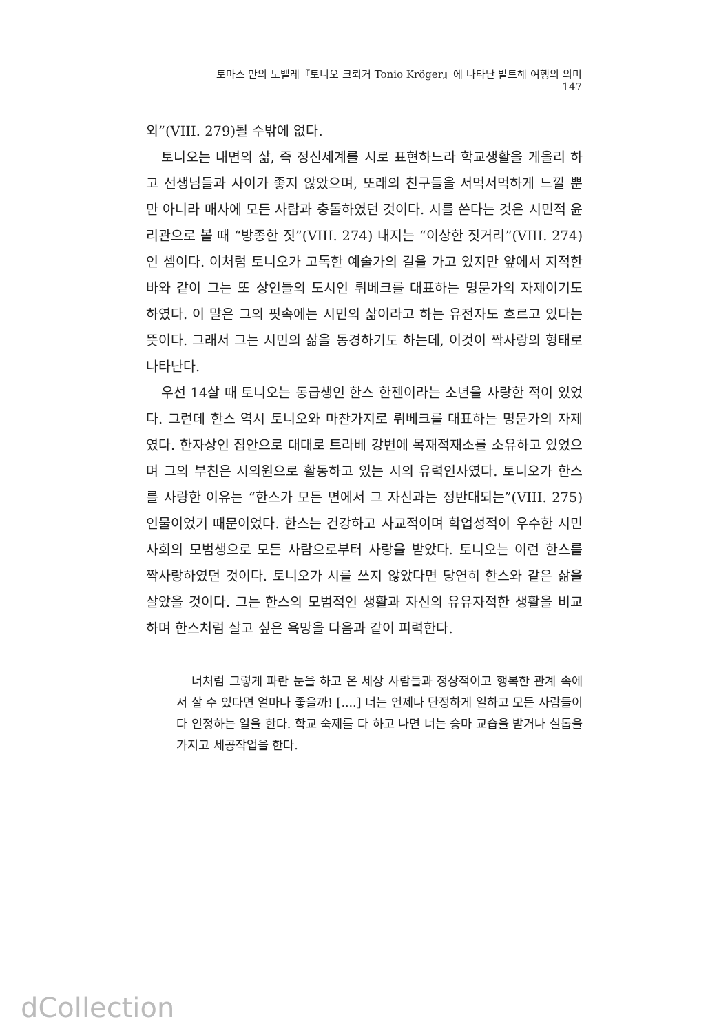토마스 만의 노벨레『토니오 크뢰거 Tonio Kröger』에 나타난 발트해 여행의 의미 147
외”(VIII. 279)될 수밖에 없다.
토니오는 내면의 삶, 즉 정신세계를 시로 표현하느라 학교생활을 게을리 하고 선생님들과 사이가 좋지 않았으며, 또래의 친구들을 서먹서먹하게 느낄 뿐만 아니라 매사에 모든 사람과 충돌하였던 것이다. 시를 쓴다는 것은 시민적 윤리관으로 볼 때 “방종한 짓”(VIII. 274) 내지는 “이상한 짓거리”(VIII. 274)인 셈이다. 이처럼 토니오가 고독한 예술가의 길을 가고 있지만 앞에서 지적한 바와 같이 그는 또 상인들의 도시인 뤼베크를 대표하는 명문가의 자제이기도 하였다. 이 말은 그의 핏속에는 시민의 삶이라고 하는 유전자도 흐르고 있다는 뜻이다. 그래서 그는 시민의 삶을 동경하기도 하는데, 이것이 짝사랑의 형태로 나타난다.
우선 14살 때 토니오는 동급생인 한스 한젠이라는 소년을 사랑한 적이 있었다. 그런데 한스 역시 토니오와 마찬가지로 뤼베크를 대표하는 명문가의 자제였다. 한자상인 집안으로 대대로 트라베 강변에 목재적재소를 소유하고 있었으며 그의 부친은 시의원으로 활동하고 있는 시의 유력인사였다. 토니오가 한스를 사랑한 이유는 “한스가 모든 면에서 그 자신과는 정반대되는”(VIII. 275) 인물이었기 때문이었다. 한스는 건강하고 사교적이며 학업성적이 우수한 시민사회의 모범생으로 모든 사람으로부터 사랑을 받았다. 토니오는 이런 한스를 짝사랑하였던 것이다. 토니오가 시를 쓰지 않았다면 당연히 한스와 같은 삶을 살았을 것이다. 그는 한스의 모범적인 생활과 자신의 유유자적한 생활을 비교하며 한스처럼 살고 싶은 욕망을 다음과 같이 피력한다.
너처럼 그렇게 파란 눈을 하고 온 세상 사람들과 정상적이고 행복한 관계 속에서 살 수 있다면 얼마나 좋을까! [....] 너는 언제나 단정하게 일하고 모든 사람들이 다 인정하는 일을 한다. 학교 숙제를 다 하고 나면 너는 승마 교습을 받거나 실톱을 가지고 세공작업을 한다.
dCollection